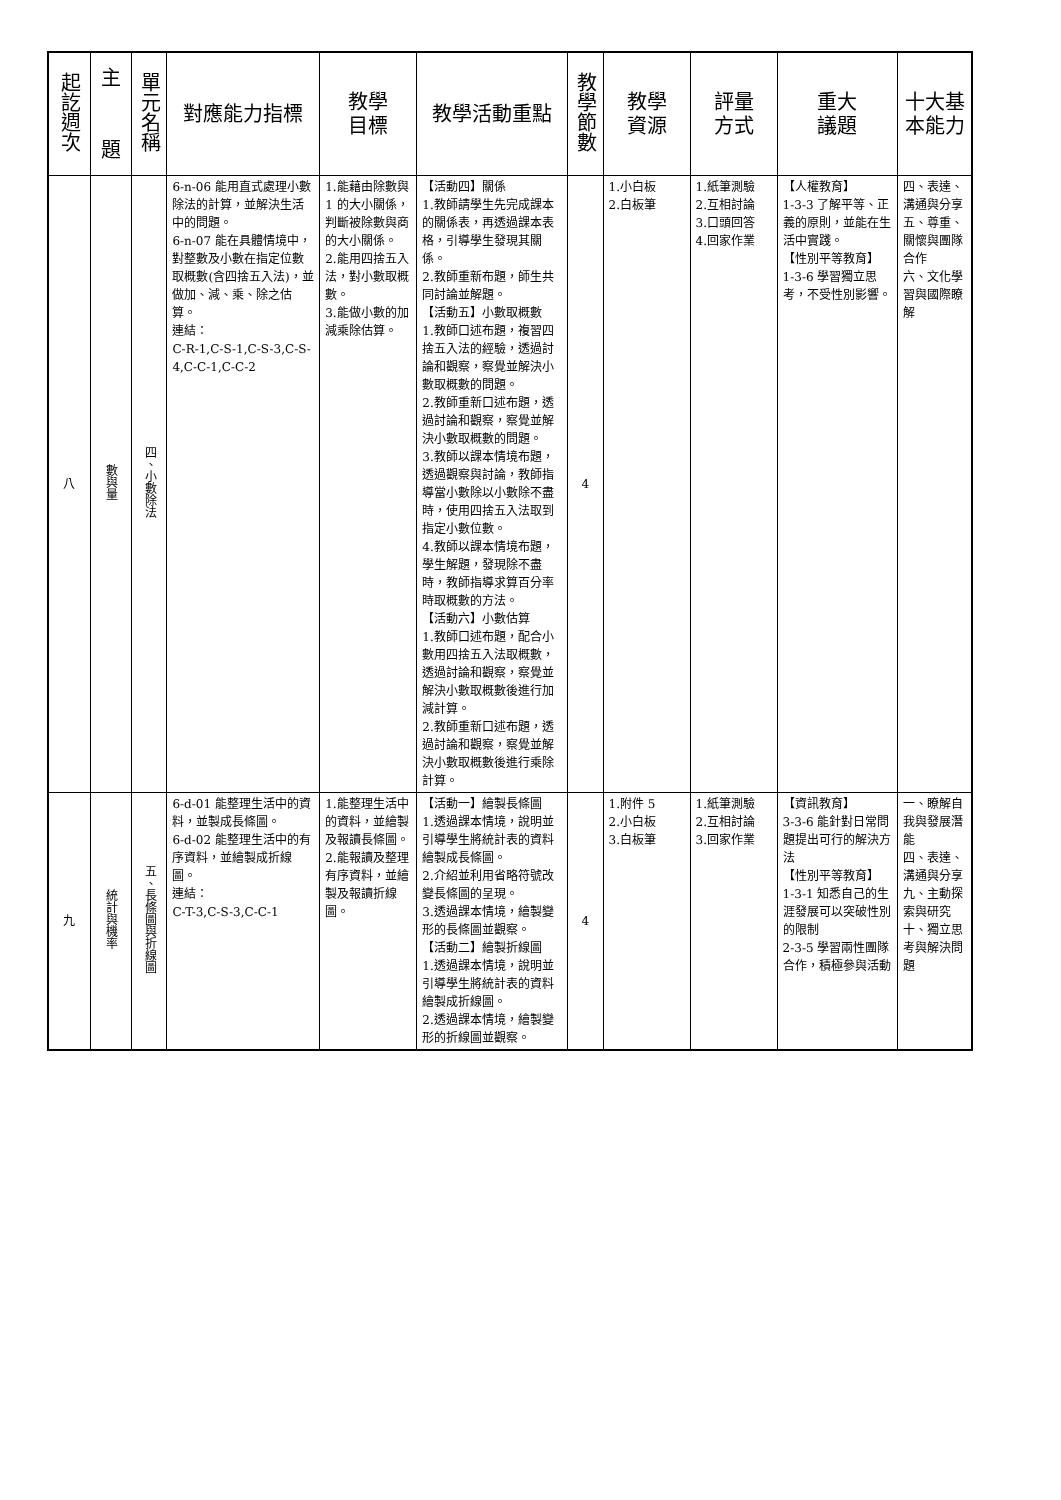| 起訖週次 | 主 題 | 單元名稱 | 對應能力指標 | 教學 目標 | 教學活動重點 | 教學節數 | 教學 資源 | 評量 方式 | 重大 議題 | 十大基 本能力 |
| --- | --- | --- | --- | --- | --- | --- | --- | --- | --- | --- |
| 八 | 數與量 | 四、小數除法 | 6-n-06 能用直式處理小數除法的計算，並解決生活中的問題。 6-n-07 能在具體情境中，對整數及小數在指定位數取概數(含四捨五入法)，並做加、減、乘、除之估算。 連結： C-R-1,C-S-1,C-S-3,C-S-4,C-C-1,C-C-2 | 1.能藉由除數與 1 的大小關係，判斷被除數與商的大小關係。 2.能用四捨五入法，對小數取概數。 3.能做小數的加減乘除估算。 | 【活動四】關係 1.教師請學生先完成課本的關係表，再透過課本表格，引導學生發現其關係。 2.教師重新布題，師生共同討論並解題。 【活動五】小數取概數 1.教師口述布題，複習四捨五入法的經驗，透過討論和觀察，察覺並解決小數取概數的問題。 2.教師重新口述布題，透過討論和觀察，察覺並解決小數取概數的問題。 3.教師以課本情境布題，透過觀察與討論，教師指導當小數除以小數除不盡時，使用四捨五入法取到指定小數位數。 4.教師以課本情境布題，學生解題，發現除不盡時，教師指導求算百分率時取概數的方法。 【活動六】小數估算 1.教師口述布題，配合小數用四捨五入法取概數，透過討論和觀察，察覺並解決小數取概數後進行加減計算。 2.教師重新口述布題，透過討論和觀察，察覺並解決小數取概數後進行乘除計算。 | 4 | 1.小白板 2.白板筆 | 1.紙筆測驗 2.互相討論 3.口頭回答 4.回家作業 | 【人權教育】 1-3-3 了解平等、正義的原則，並能在生活中實踐。 【性別平等教育】 1-3-6 學習獨立思考，不受性別影響。 | 四、表達、溝通與分享 五、尊重、關懷與團隊合作 六、文化學習與國際瞭解 |
| 九 | 統計與機率 | 五、長條圖與折線圖 | 6-d-01 能整理生活中的資料，並製成長條圖。 6-d-02 能整理生活中的有序資料，並繪製成折線圖。 連結： C-T-3,C-S-3,C-C-1 | 1.能整理生活中的資料，並繪製及報讀長條圖。 2.能報讀及整理有序資料，並繪製及報讀折線圖。 | 【活動一】繪製長條圖 1.透過課本情境，說明並引導學生將統計表的資料繪製成長條圖。 2.介紹並利用省略符號改變長條圖的呈現。 3.透過課本情境，繪製變形的長條圖並觀察。 【活動二】繪製折線圖 1.透過課本情境，說明並引導學生將統計表的資料繪製成折線圖。 2.透過課本情境，繪製變形的折線圖並觀察。 | 4 | 1.附件 5 2.小白板 3.白板筆 | 1.紙筆測驗 2.互相討論 3.回家作業 | 【資訊教育】 3-3-6 能針對日常問題提出可行的解決方法 【性別平等教育】 1-3-1 知悉自己的生涯發展可以突破性別的限制 2-3-5 學習兩性團隊合作，積極參與活動 | 一、瞭解自我與發展潛能 四、表達、溝通與分享 九、主動探索與研究 十、獨立思考與解決問題 |